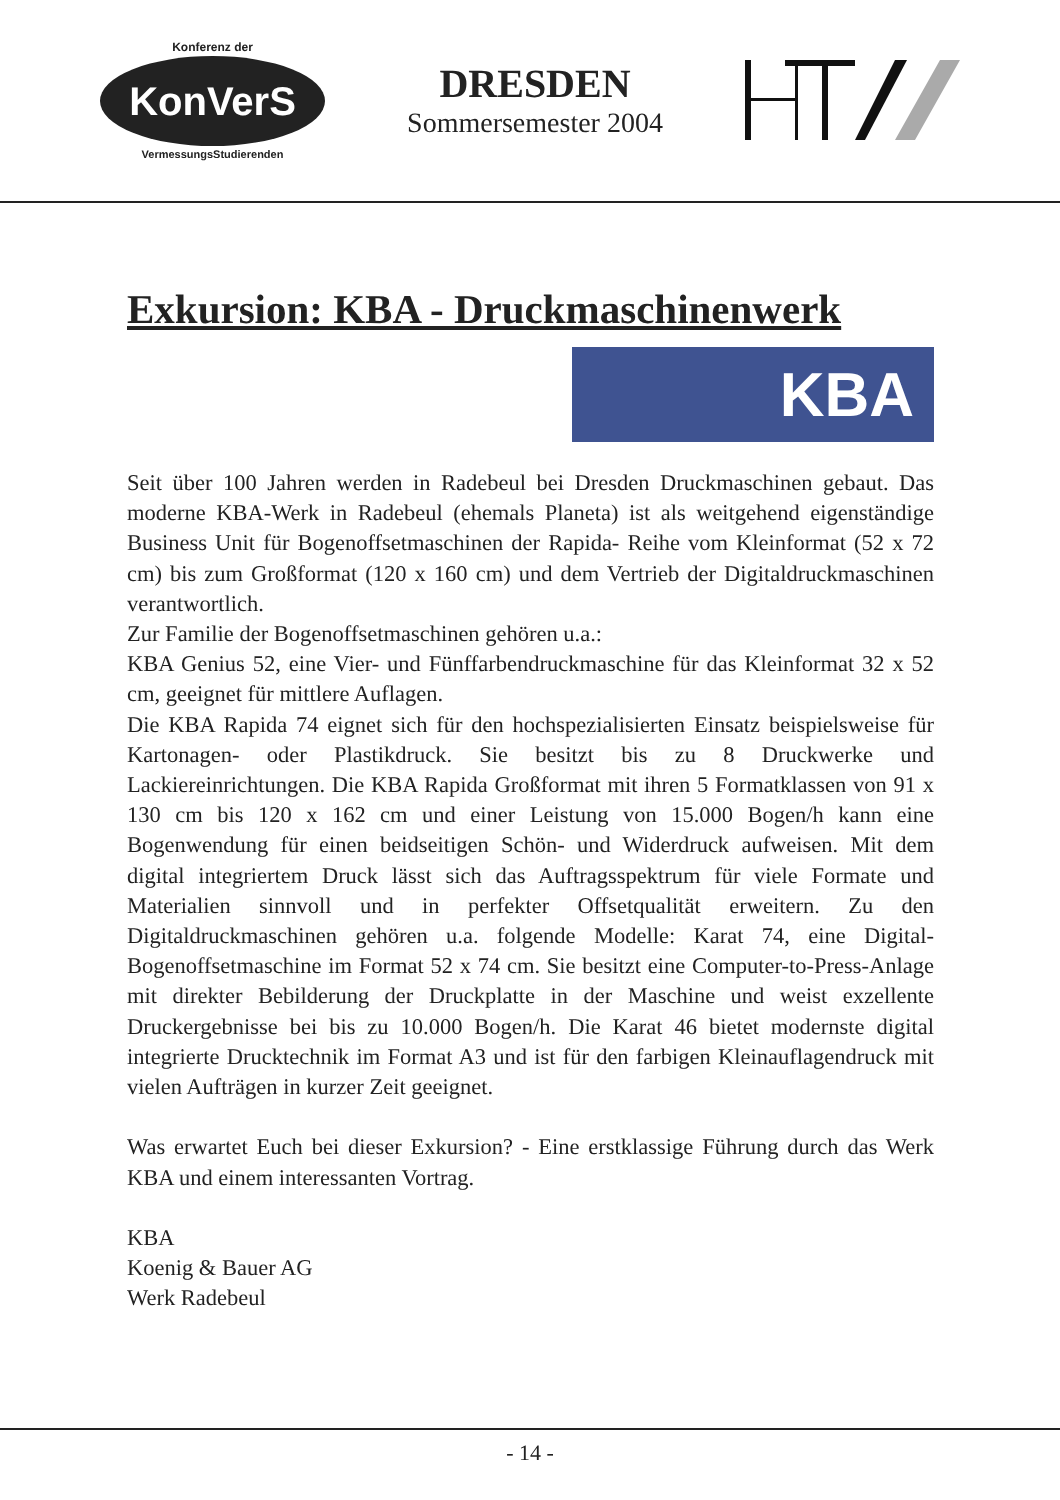Konferenz der
KonVerS
VermessungsStudierenden
DRESDEN
Sommersemester 2004
Exkursion: KBA - Druckmaschinenwerk
KBA
Seit über 100 Jahren werden in Radebeul bei Dresden Druckmaschinen gebaut. Das moderne KBA-Werk in Radebeul (ehemals Planeta) ist als weitgehend eigenständige Business Unit für Bogenoffsetmaschinen der Rapida- Reihe vom Kleinformat (52 x 72 cm) bis zum Großformat (120 x 160 cm) und dem Vertrieb der Digitaldruckmaschinen verantwortlich.
Zur Familie der Bogenoffsetmaschinen gehören u.a.:
KBA Genius 52, eine Vier- und Fünffarbendruckmaschine für das Kleinformat 32 x 52 cm, geeignet für mittlere Auflagen.
Die KBA Rapida 74 eignet sich für den hochspezialisierten Einsatz beispielsweise für Kartonagen- oder Plastikdruck. Sie besitzt bis zu 8 Druckwerke und Lackiereinrichtungen. Die KBA Rapida Großformat mit ihren 5 Formatklassen von 91 x 130 cm bis 120 x 162 cm und einer Leistung von 15.000 Bogen/h kann eine Bogenwendung für einen beidseitigen Schön- und Widerdruck aufweisen. Mit dem digital integriertem Druck lässt sich das Auftragsspektrum für viele Formate und Materialien sinnvoll und in perfekter Offsetqualität erweitern. Zu den Digitaldruckmaschinen gehören u.a. folgende Modelle: Karat 74, eine Digital- Bogenoffsetmaschine im Format 52 x 74 cm. Sie besitzt eine Computer-to-Press-Anlage mit direkter Bebilderung der Druckplatte in der Maschine und weist exzellente Druckergebnisse bei bis zu 10.000 Bogen/h. Die Karat 46 bietet modernste digital integrierte Drucktechnik im Format A3 und ist für den farbigen Kleinauflagendruck mit vielen Aufträgen in kurzer Zeit geeignet.
Was erwartet Euch bei dieser Exkursion? - Eine erstklassige Führung durch das Werk KBA und einem interessanten Vortrag.
KBA
Koenig & Bauer AG
Werk Radebeul
- 14 -